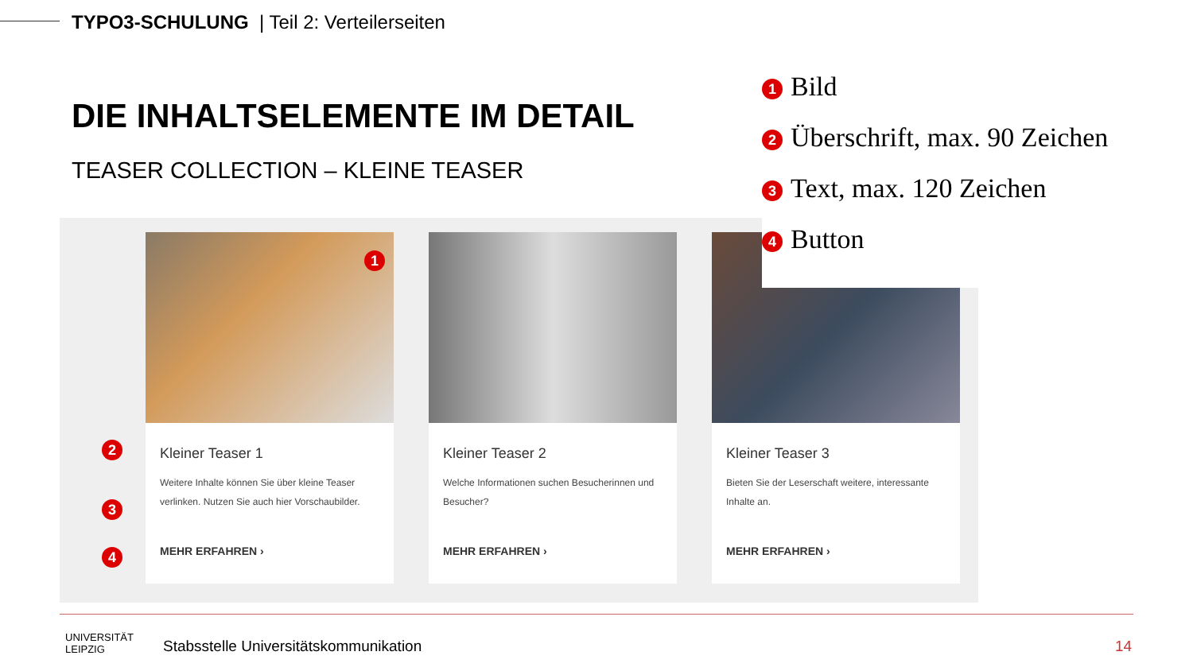TYPO3-SCHULUNG | Teil 2: Verteilerseiten
DIE INHALTSELEMENTE IM DETAIL
TEASER COLLECTION – KLEINE TEASER
1 Bild
2 Überschrift, max. 90 Zeichen
3 Text, max. 120 Zeichen
4 Button
Kleiner Teaser 1
Weitere Inhalte können Sie über kleine Teaser verlinken. Nutzen Sie auch hier Vorschaubilder.
MEHR ERFAHREN ›
Kleiner Teaser 2
Welche Informationen suchen Besucherinnen und Besucher?
MEHR ERFAHREN ›
Kleiner Teaser 3
Bieten Sie der Leserschaft weitere, interessante Inhalte an.
MEHR ERFAHREN ›
1
2
3
4
UNIVERSITÄT
LEIPZIG
Stabsstelle Universitätskommunikation
14